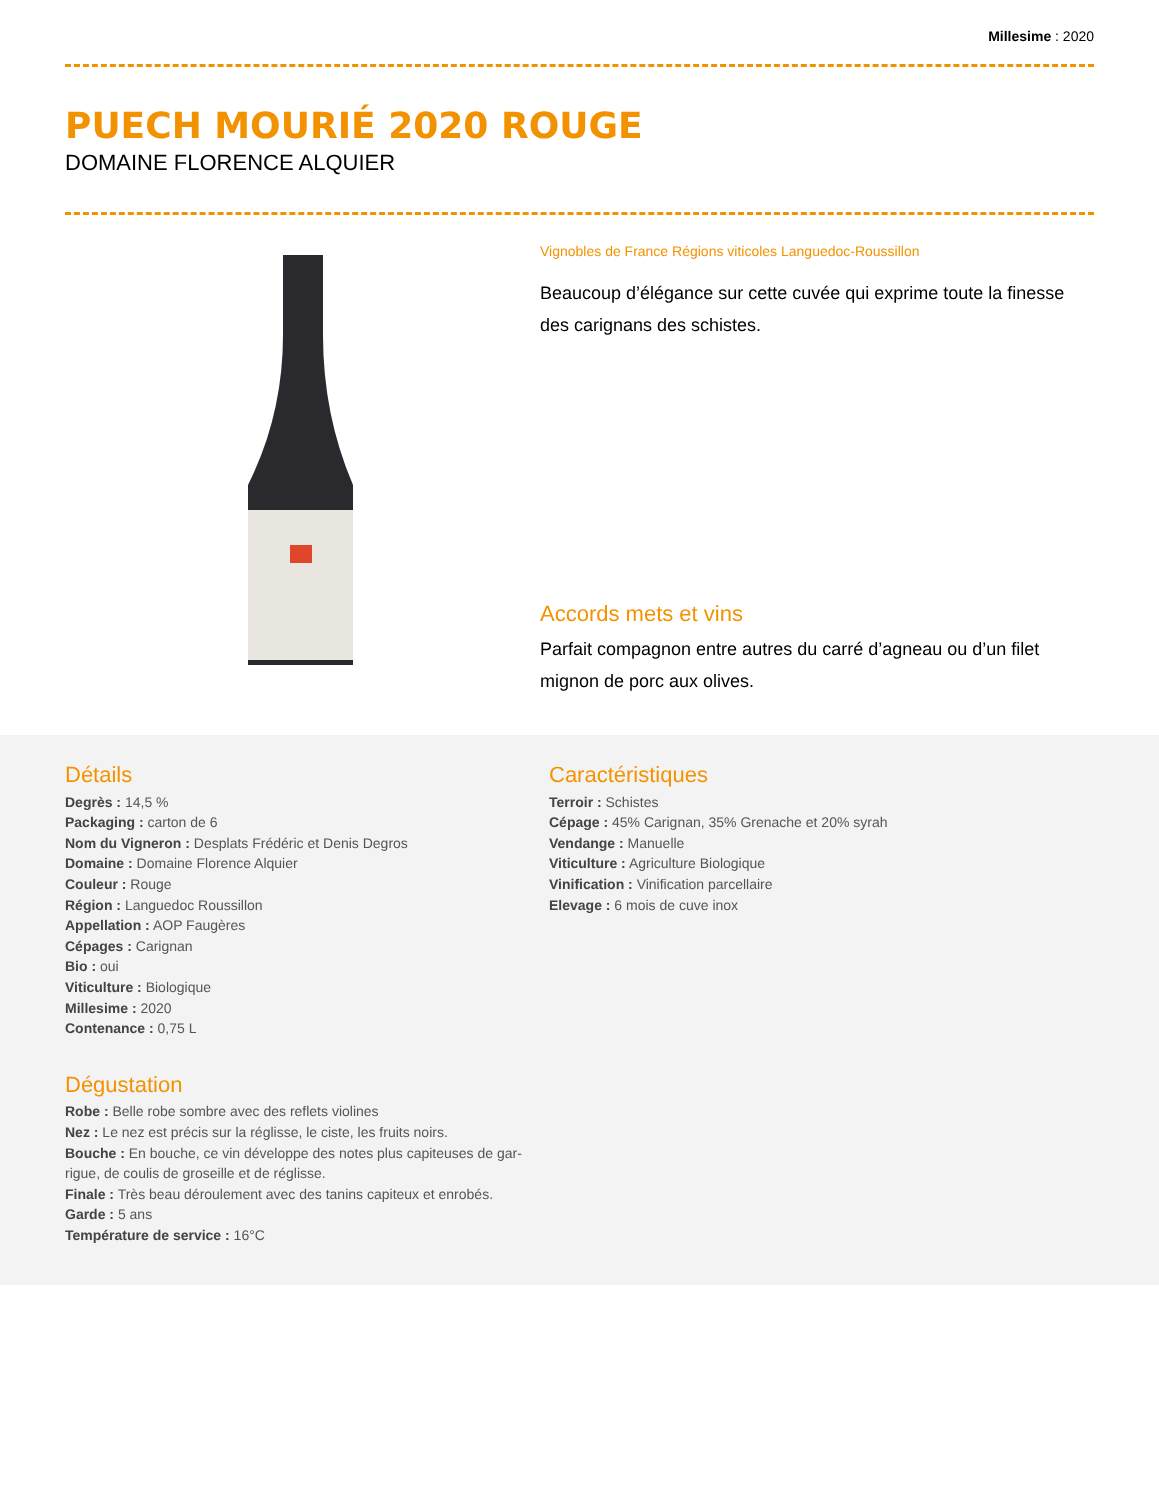Millesime : 2020
PUECH MOURIÉ 2020 ROUGE
DOMAINE FLORENCE ALQUIER
Vignobles de France Régions viticoles Languedoc-Roussillon
Beaucoup d’élégance sur cette cuvée qui exprime toute la finesse des carignans des schistes.
Accords mets et vins
Parfait compagnon entre autres du carré d’agneau ou d’un filet mignon de porc aux olives.
Détails
Degrès : 14,5 %
Packaging : carton de 6
Nom du Vigneron : Desplats Frédéric et Denis Degros
Domaine : Domaine Florence Alquier
Couleur : Rouge
Région : Languedoc Roussillon
Appellation : AOP Faugères
Cépages : Carignan
Bio : oui
Viticulture : Biologique
Millesime : 2020
Contenance : 0,75 L
Dégustation
Robe : Belle robe sombre avec des reflets violines
Nez : Le nez est précis sur la réglisse, le ciste, les fruits noirs.
Bouche : En bouche, ce vin développe des notes plus capiteuses de gar-rigue, de coulis de groseille et de réglisse.
Finale : Très beau déroulement avec des tanins capiteux et enrobés.
Garde : 5 ans
Température de service : 16°C
Caractéristiques
Terroir : Schistes
Cépage : 45% Carignan, 35% Grenache et 20% syrah
Vendange : Manuelle
Viticulture : Agriculture Biologique
Vinification : Vinification parcellaire
Elevage : 6 mois de cuve inox